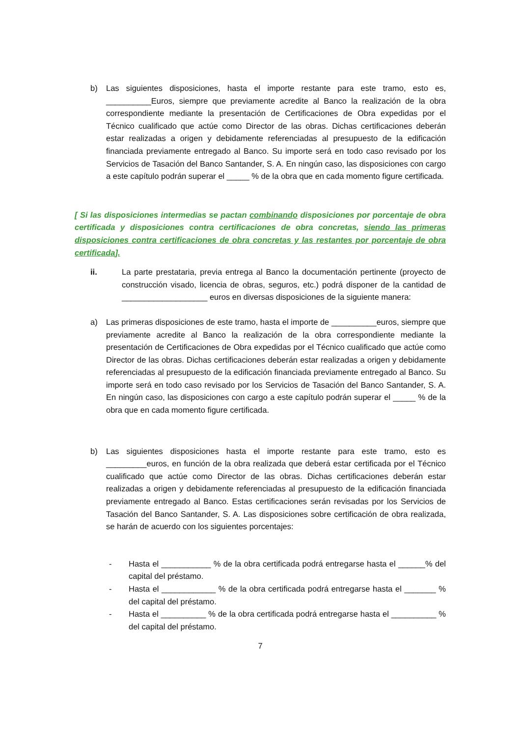b) Las siguientes disposiciones, hasta el importe restante para este tramo, esto es, __________Euros, siempre que previamente acredite al Banco la realización de la obra correspondiente mediante la presentación de Certificaciones de Obra expedidas por el Técnico cualificado que actúe como Director de las obras. Dichas certificaciones deberán estar realizadas a origen y debidamente referenciadas al presupuesto de la edificación financiada previamente entregado al Banco. Su importe será en todo caso revisado por los Servicios de Tasación del Banco Santander, S. A. En ningún caso, las disposiciones con cargo a este capítulo podrán superar el _____ % de la obra que en cada momento figure certificada.
[ Si las disposiciones intermedias se pactan combinando disposiciones por porcentaje de obra certificada y disposiciones contra certificaciones de obra concretas, siendo las primeras disposiciones contra certificaciones de obra concretas y las restantes por porcentaje de obra certificada].
ii. La parte prestataria, previa entrega al Banco la documentación pertinente (proyecto de construcción visado, licencia de obras, seguros, etc.) podrá disponer de la cantidad de ___________________ euros en diversas disposiciones de la siguiente manera:
a) Las primeras disposiciones de este tramo, hasta el importe de __________euros, siempre que previamente acredite al Banco la realización de la obra correspondiente mediante la presentación de Certificaciones de Obra expedidas por el Técnico cualificado que actúe como Director de las obras. Dichas certificaciones deberán estar realizadas a origen y debidamente referenciadas al presupuesto de la edificación financiada previamente entregado al Banco. Su importe será en todo caso revisado por los Servicios de Tasación del Banco Santander, S. A. En ningún caso, las disposiciones con cargo a este capítulo podrán superar el _____ % de la obra que en cada momento figure certificada.
b) Las siguientes disposiciones hasta el importe restante para este tramo, esto es _________euros, en función de la obra realizada que deberá estar certificada por el Técnico cualificado que actúe como Director de las obras. Dichas certificaciones deberán estar realizadas a origen y debidamente referenciadas al presupuesto de la edificación financiada previamente entregado al Banco. Estas certificaciones serán revisadas por los Servicios de Tasación del Banco Santander, S. A. Las disposiciones sobre certificación de obra realizada, se harán de acuerdo con los siguientes porcentajes:
- Hasta el ___________ % de la obra certificada podrá entregarse hasta el ______% del capital del préstamo.
- Hasta el ____________ % de la obra certificada podrá entregarse hasta el _______ % del capital del préstamo.
- Hasta el __________ % de la obra certificada podrá entregarse hasta el __________ % del capital del préstamo.
7